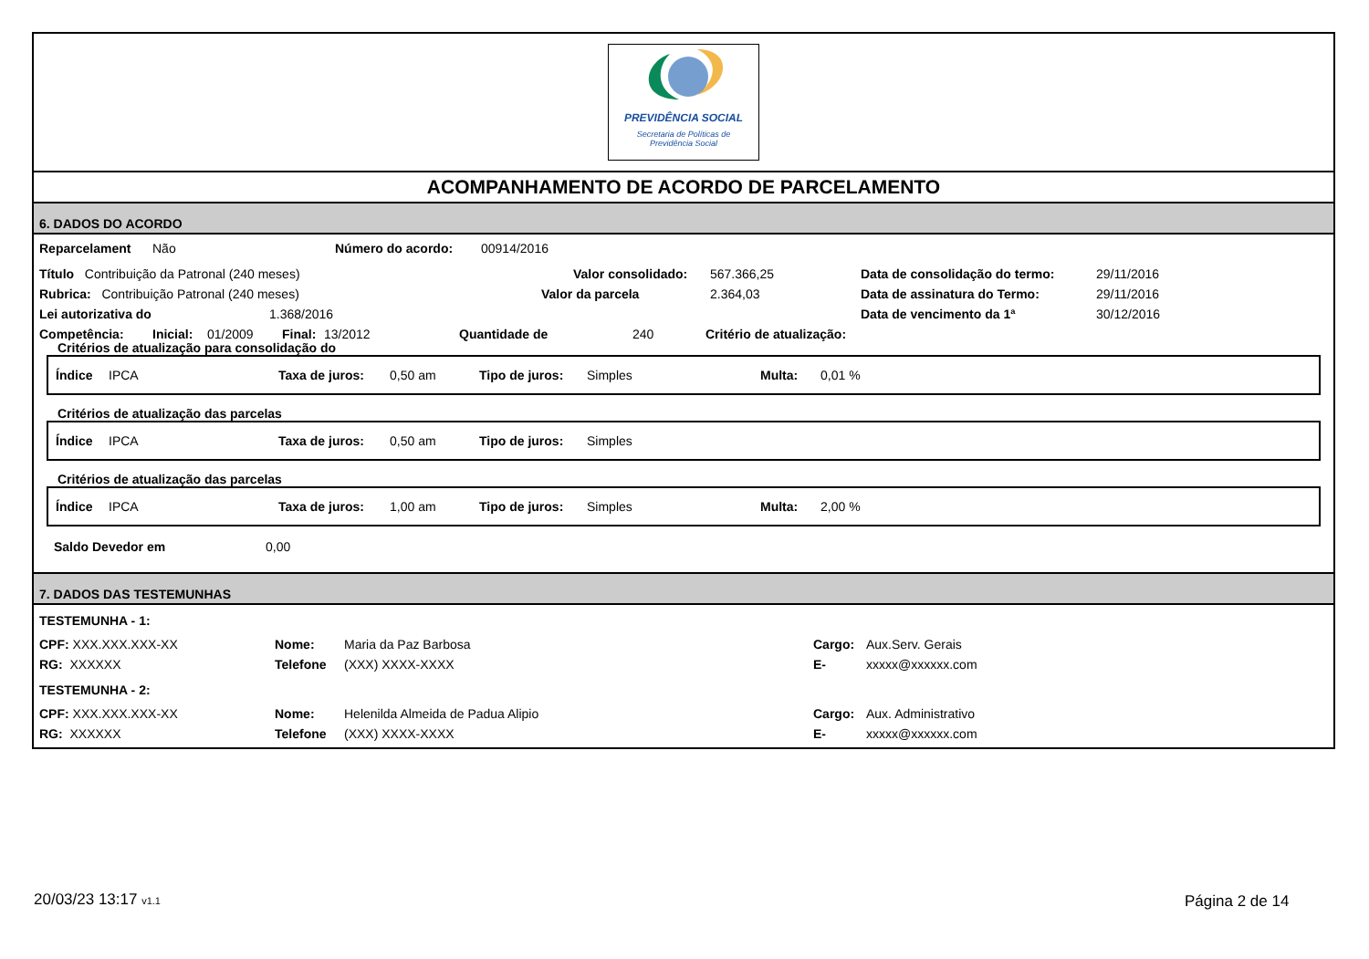PREVIDÊNCIA SOCIAL
Secretaria de Políticas de
Previdência Social
ACOMPANHAMENTO DE ACORDO DE PARCELAMENTO
6. DADOS DO ACORDO
Reparcelament Não Número do acordo: 00914/2016
Título Contribuição da Patronal (240 meses) Valor consolidado: 567.366,25 Data de consolidação do termo: 29/11/2016
Rubrica: Contribuição Patronal (240 meses) Valor da parcela 2.364,03 Data de assinatura do Termo: 29/11/2016
Lei autorizativa do 1.368/2016 Data de vencimento da 1ª 30/12/2016
Competência: Inicial: 01/2009 Final: 13/2012 Quantidade de 240 Critério de atualização:
Critérios de atualização para consolidação do
Índice IPCA Taxa de juros: 0,50 am Tipo de juros: Simples Multa: 0,01 %
Critérios de atualização das parcelas
Índice IPCA Taxa de juros: 0,50 am Tipo de juros: Simples
Critérios de atualização das parcelas
Índice IPCA Taxa de juros: 1,00 am Tipo de juros: Simples Multa: 2,00 %
Saldo Devedor em 0,00
7. DADOS DAS TESTEMUNHAS
TESTEMUNHA - 1:
CPF: XXX.XXX.XXX-XX Nome: Maria da Paz Barbosa Cargo: Aux.Serv. Gerais
RG: XXXXXX Telefone (XXX) XXXX-XXXX E- xxxxx@xxxxxx.com
TESTEMUNHA - 2:
CPF: XXX.XXX.XXX-XX Nome: Helenilda Almeida de Padua Alipio Cargo: Aux. Administrativo
RG: XXXXXX Telefone (XXX) XXXX-XXXX E- xxxxx@xxxxxx.com
20/03/23 13:17 v1.1 Página 2 de 14